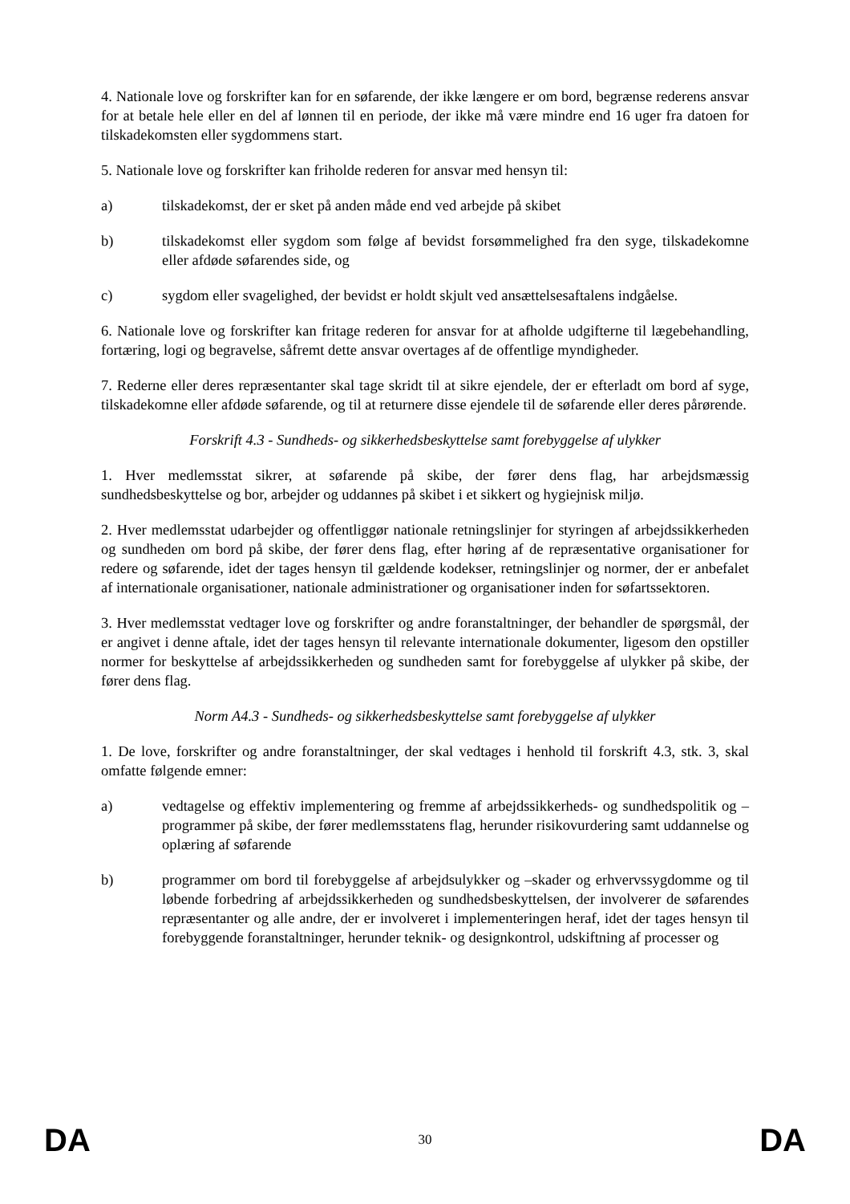4. Nationale love og forskrifter kan for en søfarende, der ikke længere er om bord, begrænse rederens ansvar for at betale hele eller en del af lønnen til en periode, der ikke må være mindre end 16 uger fra datoen for tilskadekomsten eller sygdommens start.
5. Nationale love og forskrifter kan friholde rederen for ansvar med hensyn til:
a) tilskadekomst, der er sket på anden måde end ved arbejde på skibet
b) tilskadekomst eller sygdom som følge af bevidst forsømmelighed fra den syge, tilskadekomne eller afdøde søfarendes side, og
c) sygdom eller svagelighed, der bevidst er holdt skjult ved ansættelsesaftalens indgåelse.
6. Nationale love og forskrifter kan fritage rederen for ansvar for at afholde udgifterne til lægebehandling, fortæring, logi og begravelse, såfremt dette ansvar overtages af de offentlige myndigheder.
7. Rederne eller deres repræsentanter skal tage skridt til at sikre ejendele, der er efterladt om bord af syge, tilskadekomne eller afdøde søfarende, og til at returnere disse ejendele til de søfarende eller deres pårørende.
Forskrift 4.3 - Sundheds- og sikkerhedsbeskyttelse samt forebyggelse af ulykker
1. Hver medlemsstat sikrer, at søfarende på skibe, der fører dens flag, har arbejdsmæssig sundhedsbeskyttelse og bor, arbejder og uddannes på skibet i et sikkert og hygiejnisk miljø.
2. Hver medlemsstat udarbejder og offentliggør nationale retningslinjer for styringen af arbejdssikkerheden og sundheden om bord på skibe, der fører dens flag, efter høring af de repræsentative organisationer for redere og søfarende, idet der tages hensyn til gældende kodekser, retningslinjer og normer, der er anbefalet af internationale organisationer, nationale administrationer og organisationer inden for søfartssektoren.
3. Hver medlemsstat vedtager love og forskrifter og andre foranstaltninger, der behandler de spørgsmål, der er angivet i denne aftale, idet der tages hensyn til relevante internationale dokumenter, ligesom den opstiller normer for beskyttelse af arbejdssikkerheden og sundheden samt for forebyggelse af ulykker på skibe, der fører dens flag.
Norm A4.3 - Sundheds- og sikkerhedsbeskyttelse samt forebyggelse af ulykker
1. De love, forskrifter og andre foranstaltninger, der skal vedtages i henhold til forskrift 4.3, stk. 3, skal omfatte følgende emner:
a) vedtagelse og effektiv implementering og fremme af arbejdssikkerheds- og sundhedspolitik og –programmer på skibe, der fører medlemsstatens flag, herunder risikovurdering samt uddannelse og oplæring af søfarende
b) programmer om bord til forebyggelse af arbejdsulykker og –skader og erhvervssygdomme og til løbende forbedring af arbejdssikkerheden og sundhedsbeskyttelsen, der involverer de søfarendes repræsentanter og alle andre, der er involveret i implementeringen heraf, idet der tages hensyn til forebyggende foranstaltninger, herunder teknik- og designkontrol, udskiftning af processer og
DA 30 DA